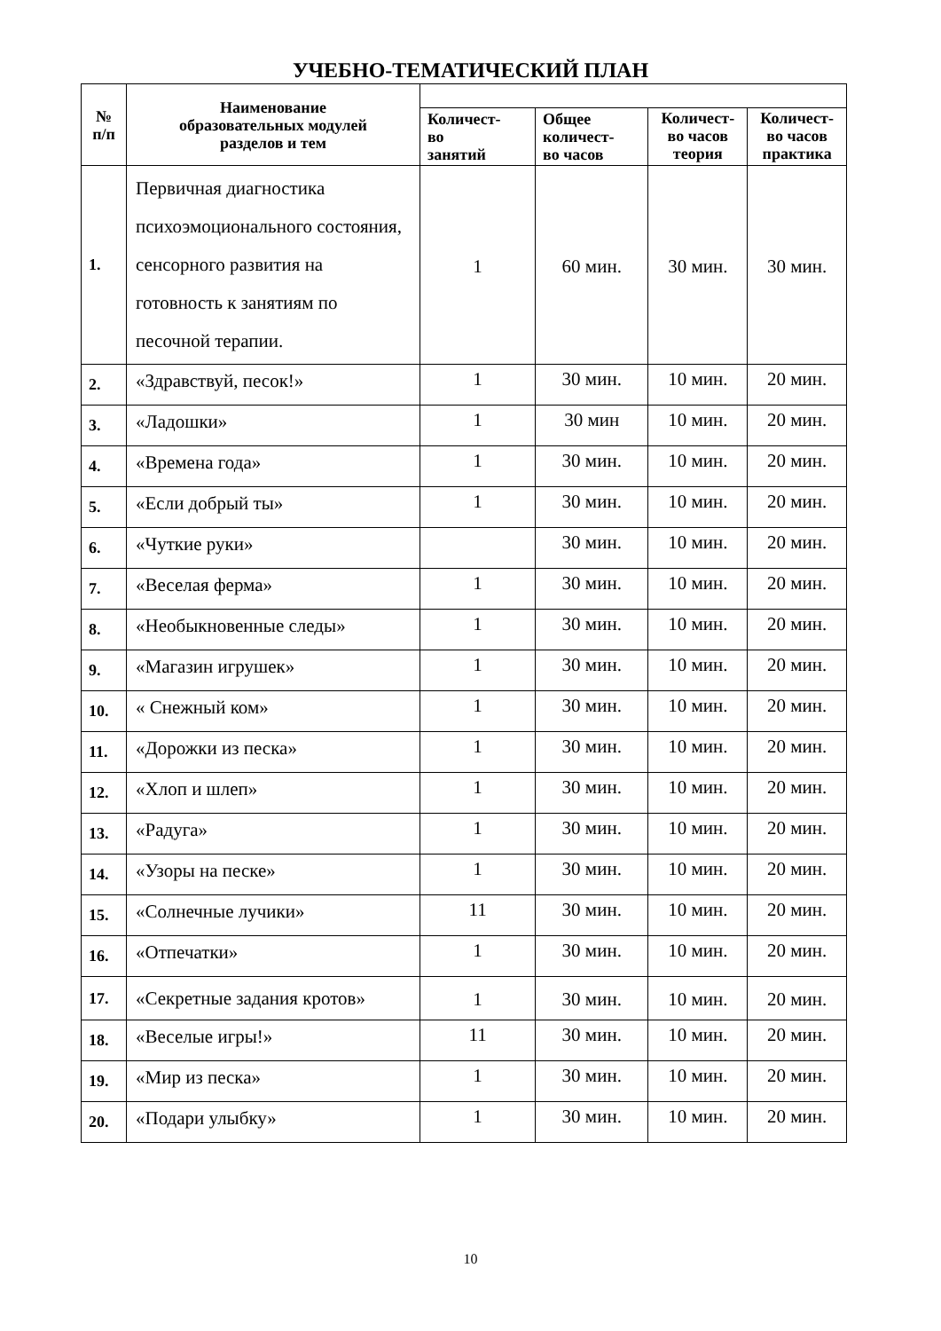УЧЕБНО-ТЕМАТИЧЕСКИЙ ПЛАН
| № п/п | Наименование образовательных модулей разделов и тем | | | | |
| --- | --- | --- | --- | --- | --- |
| | | Количест- во занятий | Общее количест- во часов | Количест- во часов теория | Количест- во часов практика |
| 1. | Первичная диагностика психоэмоционального состояния, сенсорного развития на готовность к занятиям по песочной терапии. | 1 | 60 мин. | 30 мин. | 30 мин. |
| 2. | «Здравствуй, песок!» | 1 | 30 мин. | 10 мин. | 20 мин. |
| 3. | «Ладошки» | 1 | 30 мин | 10 мин. | 20 мин. |
| 4. | «Времена года» | 1 | 30 мин. | 10 мин. | 20 мин. |
| 5. | «Если добрый ты» | 1 | 30 мин. | 10 мин. | 20 мин. |
| 6. | «Чуткие руки» | | 30 мин. | 10 мин. | 20 мин. |
| 7. | «Веселая ферма» | 1 | 30 мин. | 10 мин. | 20 мин. |
| 8. | «Необыкновенные следы» | 1 | 30 мин. | 10 мин. | 20 мин. |
| 9. | «Магазин игрушек» | 1 | 30 мин. | 10 мин. | 20 мин. |
| 10. | « Снежный ком» | 1 | 30 мин. | 10 мин. | 20 мин. |
| 11. | «Дорожки из песка» | 1 | 30 мин. | 10 мин. | 20 мин. |
| 12. | «Хлоп и шлеп» | 1 | 30 мин. | 10 мин. | 20 мин. |
| 13. | «Радуга» | 1 | 30 мин. | 10 мин. | 20 мин. |
| 14. | «Узоры на песке» | 1 | 30 мин. | 10 мин. | 20 мин. |
| 15. | «Солнечные лучики» | 11 | 30 мин. | 10 мин. | 20 мин. |
| 16. | «Отпечатки» | 1 | 30 мин. | 10 мин. | 20 мин. |
| 17. | «Секретные задания кротов» | 1 | 30 мин. | 10 мин. | 20 мин. |
| 18. | «Веселые игры!» | 11 | 30 мин. | 10 мин. | 20 мин. |
| 19. | «Мир из песка» | 1 | 30 мин. | 10 мин. | 20 мин. |
| 20. | «Подари улыбку» | 1 | 30 мин. | 10 мин. | 20 мин. |
10